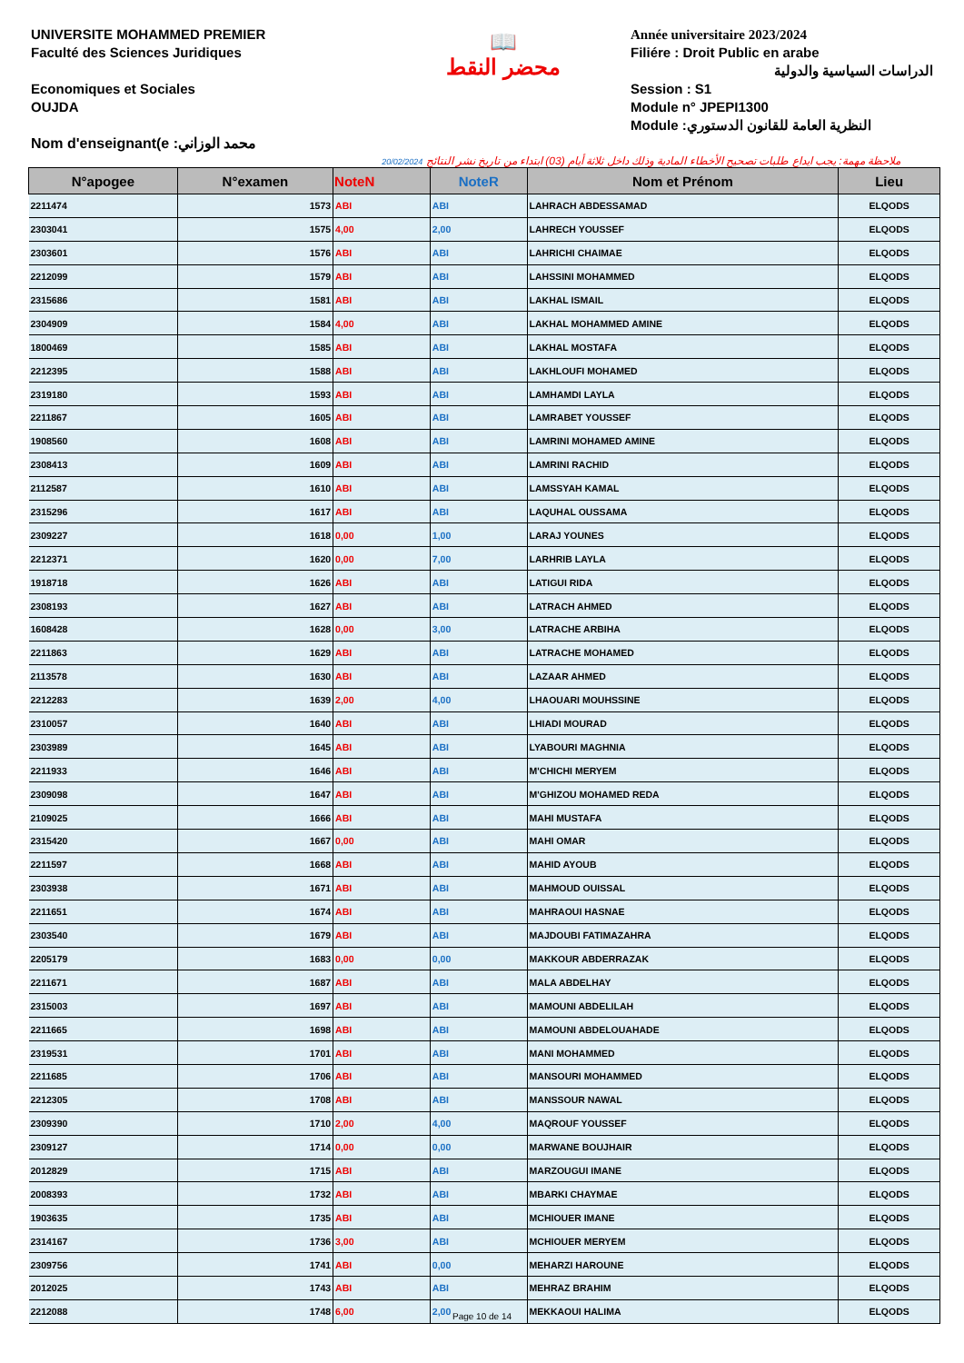UNIVERSITE MOHAMMED PREMIER
Faculté des Sciences Juridiques
Economiques et Sociales
OUJDA
Nom d'enseignant(e :محمد الوزاني
📖
محضر النقط
Année universitaire 2023/2024
Filiére : Droit Public en arabe
الدراسات السياسية والدولية
Session : S1
Module n° JPEPI1300
Module :النظرية العامة للقانون الدستوري
20/02/2024 ملاحظة مهمة: يجب ايداع طلبات تصحيح الأخطاء المادية وذلك داخل ثلاثة أيام (03) ابتداء من تاريخ نشر النتائج
| N°apogee | N°examen | NoteN | NoteR | Nom et Prénom | Lieu |
| --- | --- | --- | --- | --- | --- |
| 2211474 | 1573 | ABI | ABI | LAHRACH ABDESSAMAD | ELQODS |
| 2303041 | 1575 | 4,00 | 2,00 | LAHRECH YOUSSEF | ELQODS |
| 2303601 | 1576 | ABI | ABI | LAHRICHI CHAIMAE | ELQODS |
| 2212099 | 1579 | ABI | ABI | LAHSSINI MOHAMMED | ELQODS |
| 2315686 | 1581 | ABI | ABI | LAKHAL ISMAIL | ELQODS |
| 2304909 | 1584 | 4,00 | ABI | LAKHAL MOHAMMED AMINE | ELQODS |
| 1800469 | 1585 | ABI | ABI | LAKHAL MOSTAFA | ELQODS |
| 2212395 | 1588 | ABI | ABI | LAKHLOUFI MOHAMED | ELQODS |
| 2319180 | 1593 | ABI | ABI | LAMHAMDI LAYLA | ELQODS |
| 2211867 | 1605 | ABI | ABI | LAMRABET YOUSSEF | ELQODS |
| 1908560 | 1608 | ABI | ABI | LAMRINI MOHAMED AMINE | ELQODS |
| 2308413 | 1609 | ABI | ABI | LAMRINI RACHID | ELQODS |
| 2112587 | 1610 | ABI | ABI | LAMSSYAH KAMAL | ELQODS |
| 2315296 | 1617 | ABI | ABI | LAQUHAL OUSSAMA | ELQODS |
| 2309227 | 1618 | 0,00 | 1,00 | LARAJ YOUNES | ELQODS |
| 2212371 | 1620 | 0,00 | 7,00 | LARHRIB LAYLA | ELQODS |
| 1918718 | 1626 | ABI | ABI | LATIGUI RIDA | ELQODS |
| 2308193 | 1627 | ABI | ABI | LATRACH AHMED | ELQODS |
| 1608428 | 1628 | 0,00 | 3,00 | LATRACHE ARBIHA | ELQODS |
| 2211863 | 1629 | ABI | ABI | LATRACHE MOHAMED | ELQODS |
| 2113578 | 1630 | ABI | ABI | LAZAAR AHMED | ELQODS |
| 2212283 | 1639 | 2,00 | 4,00 | LHAOUARI MOUHSSINE | ELQODS |
| 2310057 | 1640 | ABI | ABI | LHIADI MOURAD | ELQODS |
| 2303989 | 1645 | ABI | ABI | LYABOURI MAGHNIA | ELQODS |
| 2211933 | 1646 | ABI | ABI | M'CHICHI MERYEM | ELQODS |
| 2309098 | 1647 | ABI | ABI | M'GHIZOU MOHAMED REDA | ELQODS |
| 2109025 | 1666 | ABI | ABI | MAHI MUSTAFA | ELQODS |
| 2315420 | 1667 | 0,00 | ABI | MAHI OMAR | ELQODS |
| 2211597 | 1668 | ABI | ABI | MAHID AYOUB | ELQODS |
| 2303938 | 1671 | ABI | ABI | MAHMOUD OUISSAL | ELQODS |
| 2211651 | 1674 | ABI | ABI | MAHRAOUI HASNAE | ELQODS |
| 2303540 | 1679 | ABI | ABI | MAJDOUBI FATIMAZAHRA | ELQODS |
| 2205179 | 1683 | 0,00 | 0,00 | MAKKOUR ABDERRAZAK | ELQODS |
| 2211671 | 1687 | ABI | ABI | MALA ABDELHAY | ELQODS |
| 2315003 | 1697 | ABI | ABI | MAMOUNI ABDELILAH | ELQODS |
| 2211665 | 1698 | ABI | ABI | MAMOUNI ABDELOUAHADE | ELQODS |
| 2319531 | 1701 | ABI | ABI | MANI MOHAMMED | ELQODS |
| 2211685 | 1706 | ABI | ABI | MANSOURI MOHAMMED | ELQODS |
| 2212305 | 1708 | ABI | ABI | MANSSOUR NAWAL | ELQODS |
| 2309390 | 1710 | 2,00 | 4,00 | MAQROUF YOUSSEF | ELQODS |
| 2309127 | 1714 | 0,00 | 0,00 | MARWANE BOUJHAIR | ELQODS |
| 2012829 | 1715 | ABI | ABI | MARZOUGUI IMANE | ELQODS |
| 2008393 | 1732 | ABI | ABI | MBARKI CHAYMAE | ELQODS |
| 1903635 | 1735 | ABI | ABI | MCHIOUER IMANE | ELQODS |
| 2314167 | 1736 | 3,00 | ABI | MCHIOUER MERYEM | ELQODS |
| 2309756 | 1741 | ABI | 0,00 | MEHARZI HAROUNE | ELQODS |
| 2012025 | 1743 | ABI | ABI | MEHRAZ BRAHIM | ELQODS |
| 2212088 | 1748 | 6,00 | 2,00 | MEKKAOUI HALIMA | ELQODS |
Page 10 de 14